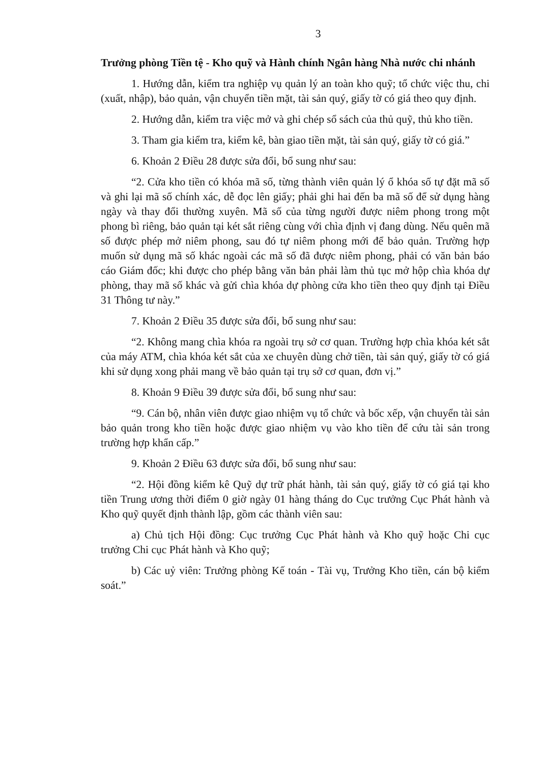3
Trưởng phòng Tiền tệ - Kho quỹ và Hành chính Ngân hàng Nhà nước chi nhánh
1. Hướng dẫn, kiểm tra nghiệp vụ quản lý an toàn kho quỹ; tổ chức việc thu, chi (xuất, nhập), bảo quản, vận chuyển tiền mặt, tài sản quý, giấy tờ có giá theo quy định.
2. Hướng dẫn, kiểm tra việc mở và ghi chép sổ sách của thủ quỹ, thủ kho tiền.
3. Tham gia kiểm tra, kiểm kê, bàn giao tiền mặt, tài sản quý, giấy tờ có giá.”
6. Khoản 2 Điều 28 được sửa đổi, bổ sung như sau:
“2. Cửa kho tiền có khóa mã số, từng thành viên quản lý ổ khóa số tự đặt mã số và ghi lại mã số chính xác, dễ đọc lên giấy; phải ghi hai đến ba mã số để sử dụng hàng ngày và thay đổi thường xuyên. Mã số của từng người được niêm phong trong một phong bì riêng, bảo quản tại két sắt riêng cùng với chìa định vị đang dùng. Nếu quên mã số được phép mở niêm phong, sau đó tự niêm phong mới để bảo quản. Trường hợp muốn sử dụng mã số khác ngoài các mã số đã được niêm phong, phải có văn bản báo cáo Giám đốc; khi được cho phép bằng văn bản phải làm thủ tục mở hộp chìa khóa dự phòng, thay mã số khác và gửi chìa khóa dự phòng cửa kho tiền theo quy định tại Điều 31 Thông tư này.”
7. Khoản 2 Điều 35 được sửa đổi, bổ sung như sau:
“2. Không mang chìa khóa ra ngoài trụ sở cơ quan. Trường hợp chìa khóa két sắt của máy ATM, chìa khóa két sắt của xe chuyên dùng chở tiền, tài sản quý, giấy tờ có giá khi sử dụng xong phải mang về bảo quản tại trụ sở cơ quan, đơn vị.”
8. Khoản 9 Điều 39 được sửa đổi, bổ sung như sau:
“9. Cán bộ, nhân viên được giao nhiệm vụ tổ chức và bốc xếp, vận chuyển tài sản bảo quản trong kho tiền hoặc được giao nhiệm vụ vào kho tiền để cứu tài sản trong trường hợp khẩn cấp.”
9. Khoản 2 Điều 63 được sửa đổi, bổ sung như sau:
“2. Hội đồng kiểm kê Quỹ dự trữ phát hành, tài sản quý, giấy tờ có giá tại kho tiền Trung ương thời điểm 0 giờ ngày 01 hàng tháng do Cục trưởng Cục Phát hành và Kho quỹ quyết định thành lập, gồm các thành viên sau:
a) Chủ tịch Hội đồng: Cục trưởng Cục Phát hành và Kho quỹ hoặc Chi cục trưởng Chi cục Phát hành và Kho quỹ;
b) Các uỷ viên: Trưởng phòng Kế toán - Tài vụ, Trưởng Kho tiền, cán bộ kiểm soát.”